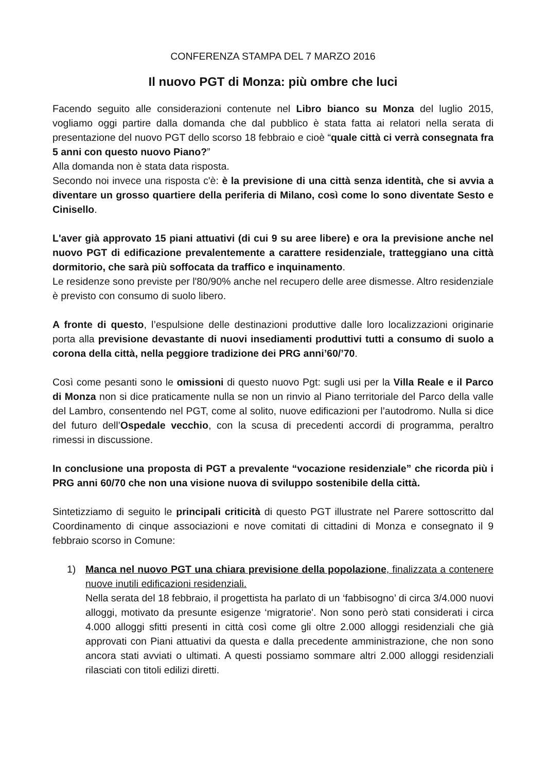CONFERENZA STAMPA DEL 7 MARZO 2016
Il nuovo PGT di Monza: più ombre che luci
Facendo seguito alle considerazioni contenute nel Libro bianco su Monza del luglio 2015, vogliamo oggi partire dalla domanda che dal pubblico è stata fatta ai relatori nella serata di presentazione del nuovo PGT dello scorso 18 febbraio e cioè “quale città ci verrà consegnata fra 5 anni con questo nuovo Piano?”
Alla domanda non è stata data risposta.
Secondo noi invece una risposta c'è: è la previsione di una città senza identità, che si avvia a diventare un grosso quartiere della periferia di Milano, così come lo sono diventate Sesto e Cinisello.
L'aver già approvato 15 piani attuativi (di cui 9 su aree libere) e ora la previsione anche nel nuovo PGT di edificazione prevalentemente a carattere residenziale, tratteggiano una città dormitorio, che sarà più soffocata da traffico e inquinamento.
Le residenze sono previste per l'80/90% anche nel recupero delle aree dismesse. Altro residenziale è previsto con consumo di suolo libero.
A fronte di questo, l’espulsione delle destinazioni produttive dalle loro localizzazioni originarie porta alla previsione devastante di nuovi insediamenti produttivi tutti a consumo di suolo a corona della città, nella peggiore tradizione dei PRG anni’60/’70.
Così come pesanti sono le omissioni di questo nuovo Pgt: sugli usi per la Villa Reale e il Parco di Monza non si dice praticamente nulla se non un rinvio al Piano territoriale del Parco della valle del Lambro, consentendo nel PGT, come al solito, nuove edificazioni per l’autodromo. Nulla si dice del futuro dell’Ospedale vecchio, con la scusa di precedenti accordi di programma, peraltro rimessi in discussione.
In conclusione una proposta di PGT a prevalente “vocazione residenziale” che ricorda più i PRG anni 60/70 che non una visione nuova di sviluppo sostenibile della città.
Sintetizziamo di seguito le principali criticità di questo PGT illustrate nel Parere sottoscritto dal Coordinamento di cinque associazioni e nove comitati di cittadini di Monza e consegnato il 9 febbraio scorso in Comune:
1) Manca nel nuovo PGT una chiara previsione della popolazione, finalizzata a contenere nuove inutili edificazioni residenziali.
Nella serata del 18 febbraio, il progettista ha parlato di un ‘fabbisogno’ di circa 3/4.000 nuovi alloggi, motivato da presunte esigenze ‘migratorie'. Non sono però stati considerati i circa 4.000 alloggi sfitti presenti in città così come gli oltre 2.000 alloggi residenziali che già approvati con Piani attuativi da questa e dalla precedente amministrazione, che non sono ancora stati avviati o ultimati. A questi possiamo sommare altri 2.000 alloggi residenziali rilasciati con titoli edilizi diretti.